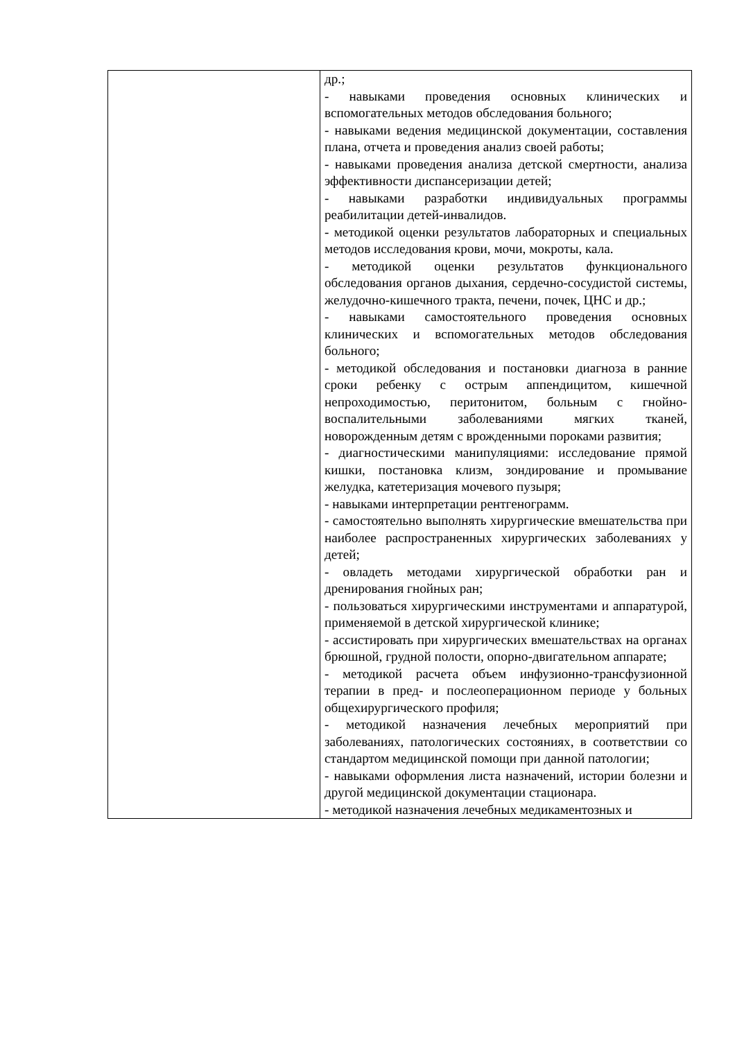| | др.; - навыками проведения основных клинических и вспомогательных методов обследования больного; - навыками ведения медицинской документации, составления плана, отчета и проведения анализ своей работы; - навыками проведения анализа детской смертности, анализа эффективности диспансеризации детей; - навыками разработки индивидуальных программы реабилитации детей-инвалидов. - методикой оценки результатов лабораторных и специальных методов исследования крови, мочи, мокроты, кала. - методикой оценки результатов функционального обследования органов дыхания, сердечно-сосудистой системы, желудочно-кишечного тракта, печени, почек, ЦНС и др.; - навыками самостоятельного проведения основных клинических и вспомогательных методов обследования больного; - методикой обследования и постановки диагноза в ранние сроки ребенку с острым аппендицитом, кишечной непроходимостью, перитонитом, больным с гнойно-воспалительными заболеваниями мягких тканей, новорожденным детям с врожденными пороками развития; - диагностическими манипуляциями: исследование прямой кишки, постановка клизм, зондирование и промывание желудка, катетеризация мочевого пузыря; - навыками интерпретации рентгенограмм. - самостоятельно выполнять хирургические вмешательства при наиболее распространенных хирургических заболеваниях у детей; - овладеть методами хирургической обработки ран и дренирования гнойных ран; - пользоваться хирургическими инструментами и аппаратурой, применяемой в детской хирургической клинике; - ассистировать при хирургических вмешательствах на органах брюшной, грудной полости, опорно-двигательном аппарате; - методикой расчета объем инфузионно-трансфузионной терапии в пред- и послеоперационном периоде у больных общехирургического профиля; - методикой назначения лечебных мероприятий при заболеваниях, патологических состояниях, в соответствии со стандартом медицинской помощи при данной патологии; - навыками оформления листа назначений, истории болезни и другой медицинской документации стационара. - методикой назначения лечебных медикаментозных и |